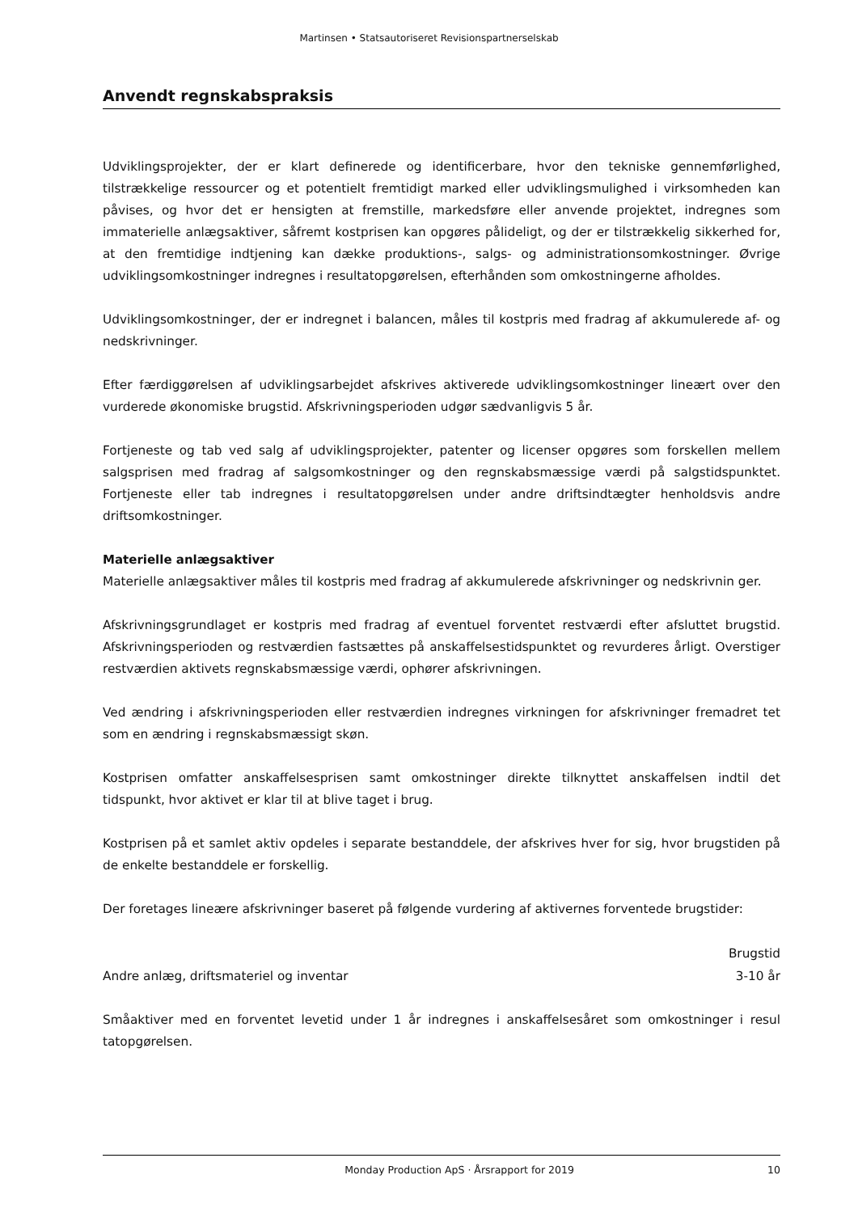Martinsen • Statsautoriseret Revisionspartnerselskab
Anvendt regnskabspraksis
Udviklingsprojekter, der er klart definerede og identificerbare, hvor den tekniske gennemførlighed, tilstrækkelige ressourcer og et potentielt fremtidigt marked eller udviklingsmulighed i virksomheden kan påvises, og hvor det er hensigten at fremstille, markedsføre eller anvende projektet, indregnes som immaterielle anlægsaktiver, såfremt kostprisen kan opgøres pålideligt, og der er tilstrækkelig sikkerhed for, at den fremtidige indtjening kan dække produktions-, salgs- og administrationsomkostninger. Øvrige udviklingsomkostninger indregnes i resultatopgørelsen, efterhånden som omkostningerne afholdes.
Udviklingsomkostninger, der er indregnet i balancen, måles til kostpris med fradrag af akkumulerede af- og nedskrivninger.
Efter færdiggørelsen af udviklingsarbejdet afskrives aktiverede udviklingsomkostninger lineært over den vurderede økonomiske brugstid. Afskrivningsperioden udgør sædvanligvis 5 år.
Fortjeneste og tab ved salg af udviklingsprojekter, patenter og licenser opgøres som forskellen mellem salgsprisen med fradrag af salgsomkostninger og den regnskabsmæssige værdi på salgstidspunktet. Fortjeneste eller tab indregnes i resultatopgørelsen under andre driftsindtægter henholdsvis andre driftsomkostninger.
Materielle anlægsaktiver
Materielle anlægsaktiver måles til kostpris med fradrag af akkumulerede afskrivninger og nedskrivnin ger.
Afskrivningsgrundlaget er kostpris med fradrag af eventuel forventet restværdi efter afsluttet brugstid. Afskrivningsperioden og restværdien fastsættes på anskaffelsestidspunktet og revurderes årligt. Overstiger restværdien aktivets regnskabsmæssige værdi, ophører afskrivningen.
Ved ændring i afskrivningsperioden eller restværdien indregnes virkningen for afskrivninger fremadret tet som en ændring i regnskabsmæssigt skøn.
Kostprisen omfatter anskaffelsesprisen samt omkostninger direkte tilknyttet anskaffelsen indtil det tidspunkt, hvor aktivet er klar til at blive taget i brug.
Kostprisen på et samlet aktiv opdeles i separate bestanddele, der afskrives hver for sig, hvor brugstiden på de enkelte bestanddele er forskellig.
Der foretages lineære afskrivninger baseret på følgende vurdering af aktivernes forventede brugstider:
| | Brugstid |
| --- | --- |
| Andre anlæg, driftsmateriel og inventar | 3-10 år |
Småaktiver med en forventet levetid under 1 år indregnes i anskaffelsesåret som omkostninger i resul tatopgørelsen.
Monday Production ApS · Årsrapport for 2019 10